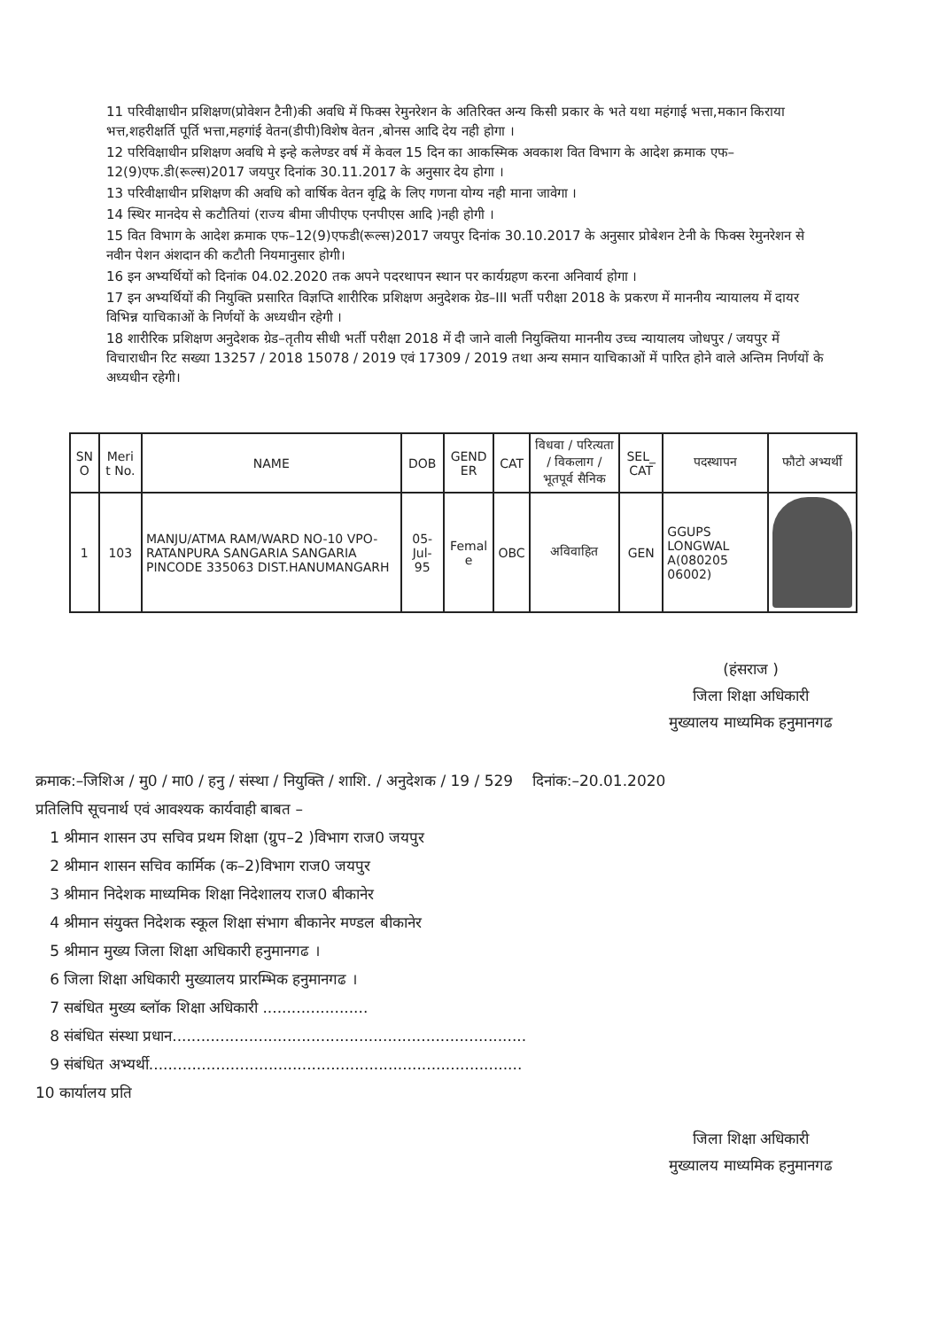11 परिवीक्षाधीन प्रशिक्षण(प्रोवेशन टैनी)की अवधि में फिक्स रेमुनरेशन के अतिरिक्त अन्य किसी प्रकार के भते यथा महंगाई भत्ता,मकान किराया भत्त,शहरीक्षर्ति पूर्ति भत्ता,महगांई वेतन(डीपी)विशेष वेतन ,बोनस आदि देय नही होगा ।
12 परिविक्षाधीन प्रशिक्षण अवधि मे इन्हे कलेण्डर वर्ष में केवल 15 दिन का आकस्मिक अवकाश वित विभाग के आदेश क्रमाक एफ–12(9)एफ.डी(रूल्स)2017 जयपुर दिनांक 30.11.2017 के अनुसार देय होगा ।
13 परिवीक्षाधीन प्रशिक्षण की अवधि को वार्षिक वेतन वृद्वि के लिए गणना योग्य नही माना जावेगा ।
14 स्थिर मानदेय से कटौतियां (राज्य बीमा जीपीएफ एनपीएस आदि )नही होगी ।
15 वित विभाग के आदेश क्रमाक एफ–12(9)एफडी(रूल्स)2017 जयपुर दिनांक 30.10.2017 के अनुसार प्रोबेशन टेनी के फिक्स रेमुनरेशन से नवीन पेशन अंशदान की कटौती नियमानुसार होगी।
16 इन अभ्यर्थियों को दिनांक 04.02.2020 तक अपने पदरथापन स्थान पर कार्यग्रहण करना अनिवार्य होगा ।
17 इन अभ्यर्थियों की नियुक्ति प्रसारित विज्ञप्ति शारीरिक प्रशिक्षण अनुदेशक ग्रेड–III भर्ती परीक्षा 2018 के प्रकरण में माननीय न्यायालय में दायर विभिन्न याचिकाओं के निर्णयों के अध्यधीन रहेगी ।
18 शारीरिक प्रशिक्षण अनुदेशक ग्रेड–तृतीय सीधी भर्ती परीक्षा 2018 में दी जाने वाली नियुक्तिया माननीय उच्च न्यायालय जोधपुर / जयपुर में विचाराधीन रिट सख्या 13257 / 2018 15078 / 2019 एवं 17309 / 2019 तथा अन्य समान याचिकाओं में पारित होने वाले अन्तिम निर्णयों के अध्यधीन रहेगी।
| SN O | Meri t No. | NAME | DOB | GEND ER | CAT | विधवा / परित्यता / विकलाग / भूतपूर्व सैनिक | SEL_ CAT | पदस्थापन | फौटो अभ्यर्थी |
| --- | --- | --- | --- | --- | --- | --- | --- | --- | --- |
| 1 | 103 | MANJU/ATMA RAM/WARD NO-10 VPO-RATANPURA SANGARIA SANGARIA PINCODE 335063 DIST.HANUMANGARH | 05-Jul-95 | Femal e | OBC | अविवाहित | GEN | GGUPS LONGWAL A(080205 06002) | |
(हंसराज )
जिला शिक्षा अधिकारी
मुख्यालय माध्यमिक हनुमानगढ
क्रमाक:–जिशिअ / मु0 / मा0 / हनु / संस्था / नियुक्ति / शाशि. / अनुदेशक / 19 / 529 दिनांक:–20.01.2020
प्रतिलिपि सूचनार्थ एवं आवश्यक कार्यवाही बाबत –
1 श्रीमान शासन उप सचिव प्रथम शिक्षा (ग्रुप–2 )विभाग राज0 जयपुर
2 श्रीमान शासन सचिव कार्मिक (क–2)विभाग राज0 जयपुर
3 श्रीमान निदेशक माध्यमिक शिक्षा निदेशालय राज0 बीकानेर
4 श्रीमान संयुक्त निदेशक स्कूल शिक्षा संभाग बीकानेर मण्डल बीकानेर
5 श्रीमान मुख्य जिला शिक्षा अधिकारी हनुमानगढ ।
6 जिला शिक्षा अधिकारी मुख्यालय प्रारम्भिक हनुमानगढ ।
7 सबंधित मुख्य ब्लॉक शिक्षा अधिकारी ......................
8 संबंधित संस्था प्रधान..........................................................................
9 संबंधित अभ्यर्थी..............................................................................
10 कार्यालय प्रति
जिला शिक्षा अधिकारी
मुख्यालय माध्यमिक हनुमानगढ